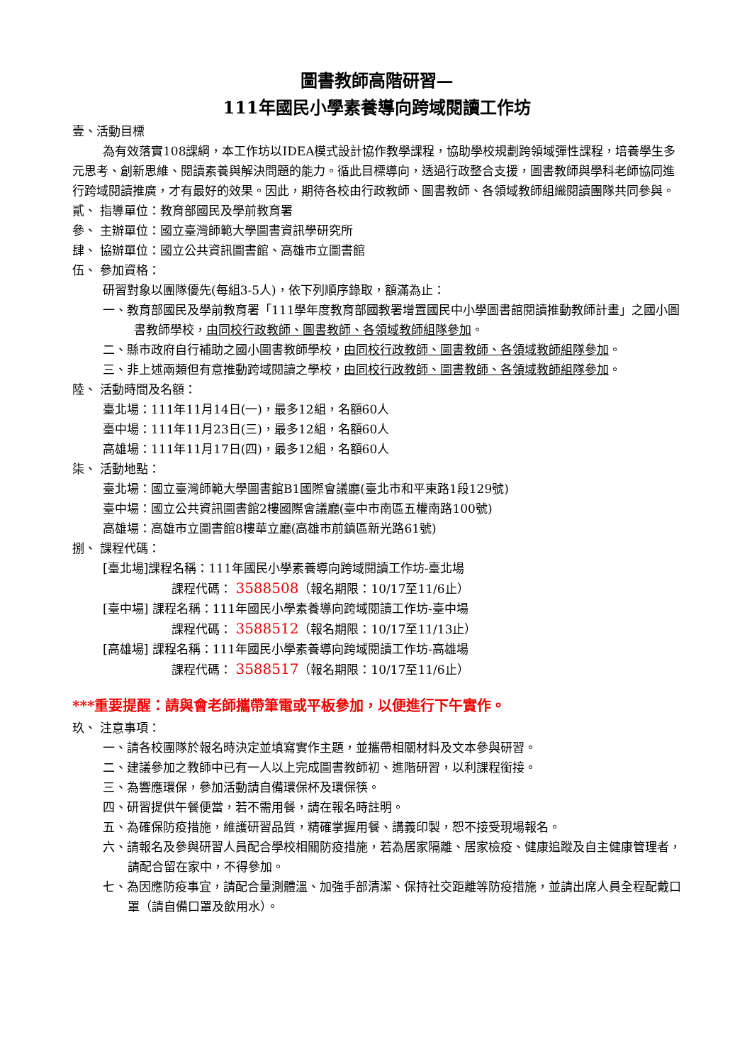圖書教師高階研習—
111年國民小學素養導向跨域閱讀工作坊
壹、活動目標
為有效落實108課綱，本工作坊以IDEA模式設計協作教學課程，協助學校規劃跨領域彈性課程，培養學生多元思考、創新思維、閱讀素養與解決問題的能力。循此目標導向，透過行政整合支援，圖書教師與學科老師協同進行跨域閱讀推廣，才有最好的效果。因此，期待各校由行政教師、圖書教師、各領域教師組織閱讀團隊共同參與。
貳、 指導單位：教育部國民及學前教育署
參、 主辦單位：國立臺灣師範大學圖書資訊學研究所
肆、 協辦單位：國立公共資訊圖書館、高雄市立圖書館
伍、 參加資格：
研習對象以團隊優先(每組3-5人)，依下列順序錄取，額滿為止：
一、教育部國民及學前教育署「111學年度教育部國教署增置國民中小學圖書館閱讀推動教師計畫」之國小圖書教師學校，由同校行政教師、圖書教師、各領域教師組隊參加。
二、縣市政府自行補助之國小圖書教師學校，由同校行政教師、圖書教師、各領域教師組隊參加。
三、非上述兩類但有意推動跨域閱讀之學校，由同校行政教師、圖書教師、各領域教師組隊參加。
陸、 活動時間及名額：
臺北場：111年11月14日(一)，最多12組，名額60人
臺中場：111年11月23日(三)，最多12組，名額60人
高雄場：111年11月17日(四)，最多12組，名額60人
柒、 活動地點：
臺北場：國立臺灣師範大學圖書館B1國際會議廳(臺北市和平東路1段129號)
臺中場：國立公共資訊圖書館2樓國際會議廳(臺中市南區五權南路100號)
高雄場：高雄市立圖書館8樓華立廳(高雄市前鎮區新光路61號)
捌、 課程代碼：
[臺北場]課程名稱：111年國民小學素養導向跨域閱讀工作坊-臺北場
課程代碼： 3588508（報名期限：10/17至11/6止）
[臺中場] 課程名稱：111年國民小學素養導向跨域閱讀工作坊-臺中場
課程代碼： 3588512（報名期限：10/17至11/13止）
[高雄場] 課程名稱：111年國民小學素養導向跨域閱讀工作坊-高雄場
課程代碼： 3588517（報名期限：10/17至11/6止）
***重要提醒：請與會老師攜帶筆電或平板參加，以便進行下午實作。
玖、 注意事項：
一、請各校團隊於報名時決定並填寫實作主題，並攜帶相關材料及文本參與研習。
二、建議參加之教師中已有一人以上完成圖書教師初、進階研習，以利課程銜接。
三、為響應環保，參加活動請自備環保杯及環保筷。
四、研習提供午餐便當，若不需用餐，請在報名時註明。
五、為確保防疫措施，維護研習品質，精確掌握用餐、講義印製，恕不接受現場報名。
六、請報名及參與研習人員配合學校相關防疫措施，若為居家隔離、居家檢疫、健康追蹤及自主健康管理者，請配合留在家中，不得參加。
七、為因應防疫事宜，請配合量測體溫、加強手部清潔、保持社交距離等防疫措施，並請出席人員全程配戴口罩（請自備口罩及飲用水）。